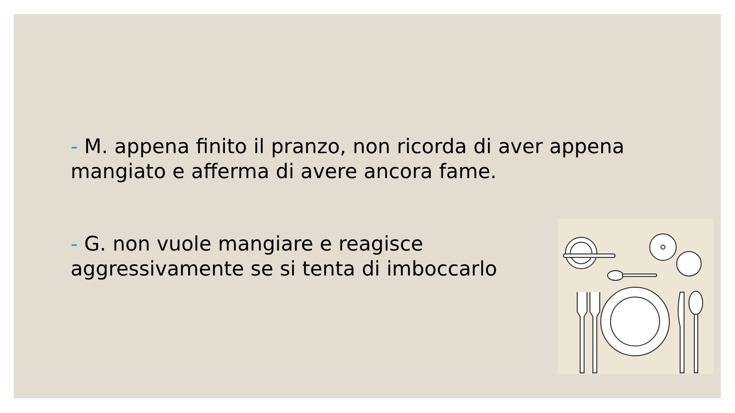- M. appena finito il pranzo, non ricorda di aver appena mangiato e afferma di avere ancora fame.
- G. non vuole mangiare e reagisce
aggressivamente se si tenta di imboccarlo